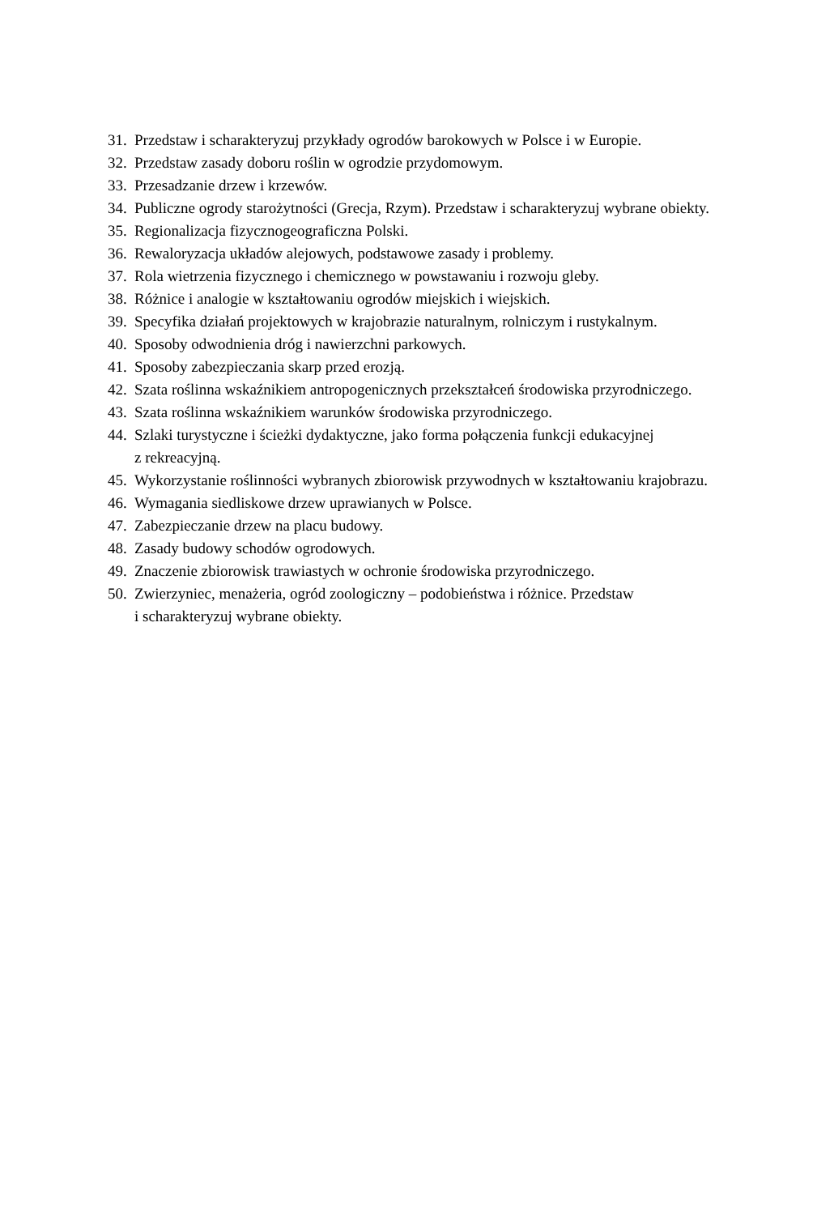31. Przedstaw i scharakteryzuj przykłady ogrodów barokowych w Polsce i w Europie.
32. Przedstaw zasady doboru roślin w ogrodzie przydomowym.
33. Przesadzanie drzew i krzewów.
34. Publiczne ogrody starożytności (Grecja, Rzym). Przedstaw i scharakteryzuj wybrane obiekty.
35. Regionalizacja fizycznogeograficzna Polski.
36. Rewaloryzacja układów alejowych, podstawowe zasady i problemy.
37. Rola wietrzenia fizycznego i chemicznego w powstawaniu i rozwoju gleby.
38. Różnice i analogie w kształtowaniu ogrodów miejskich i wiejskich.
39. Specyfika działań projektowych w krajobrazie naturalnym, rolniczym i rustykalnym.
40. Sposoby odwodnienia dróg i nawierzchni parkowych.
41. Sposoby zabezpieczania skarp przed erozją.
42. Szata roślinna wskaźnikiem antropogenicznych przekształceń środowiska przyrodniczego.
43. Szata roślinna wskaźnikiem warunków środowiska przyrodniczego.
44. Szlaki turystyczne i ścieżki dydaktyczne, jako forma połączenia funkcji edukacyjnej
z rekreacyjną.
45. Wykorzystanie roślinności wybranych zbiorowisk przywodnych w kształtowaniu krajobrazu.
46. Wymagania siedliskowe drzew uprawianych w Polsce.
47. Zabezpieczanie drzew na placu budowy.
48. Zasady budowy schodów ogrodowych.
49. Znaczenie zbiorowisk trawiastych w ochronie środowiska przyrodniczego.
50. Zwierzyniec, menażeria, ogród zoologiczny – podobieństwa i różnice. Przedstaw
i scharakteryzuj wybrane obiekty.